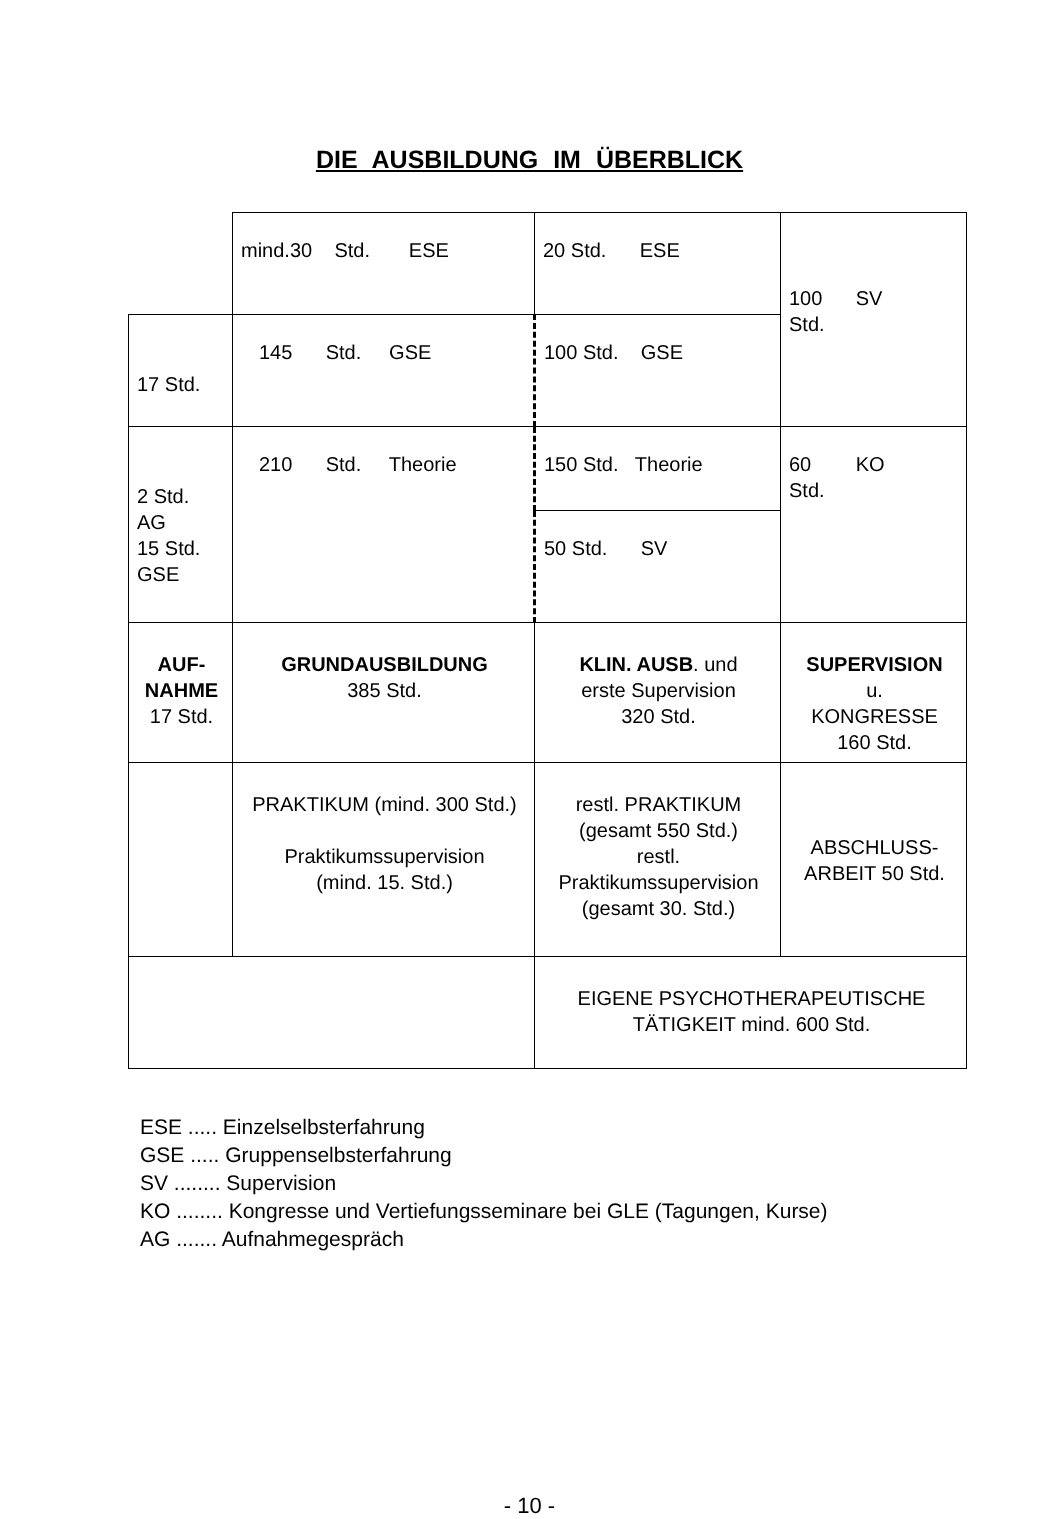DIE AUSBILDUNG IM ÜBERBLICK
| | mind.30 Std. ESE | 20 Std. ESE | 100 SV Std. |
| 17 Std. | 145 Std. GSE | 100 Std. GSE | |
| 2 Std. AG 15 Std. GSE | 210 Std. Theorie | 150 Std. Theorie | 60 KO Std. |
| | | 50 Std. SV | |
| AUF- NAHME 17 Std. | GRUNDAUSBILDUNG 385 Std. | KLIN. AUSB . und erste Supervision 320 Std. | SUPERVISION u. KONGRESSE 160 Std. |
| | PRAKTIKUM (mind. 300 Std.) Praktikumssupervision (mind. 15. Std.) | restl. PRAKTIKUM (gesamt 550 Std.) restl. Praktikumssupervision (gesamt 30. Std.) | ABSCHLUSS- ARBEIT 50 Std. |
| | | EIGENE PSYCHOTHERAPEUTISCHE TÄTIGKEIT mind. 600 Std. | |
ESE ..... Einzelselbsterfahrung
GSE ..... Gruppenselbsterfahrung
SV ........ Supervision
KO ........ Kongresse und Vertiefungsseminare bei GLE (Tagungen, Kurse)
AG ....... Aufnahmegespräch
- 10 -